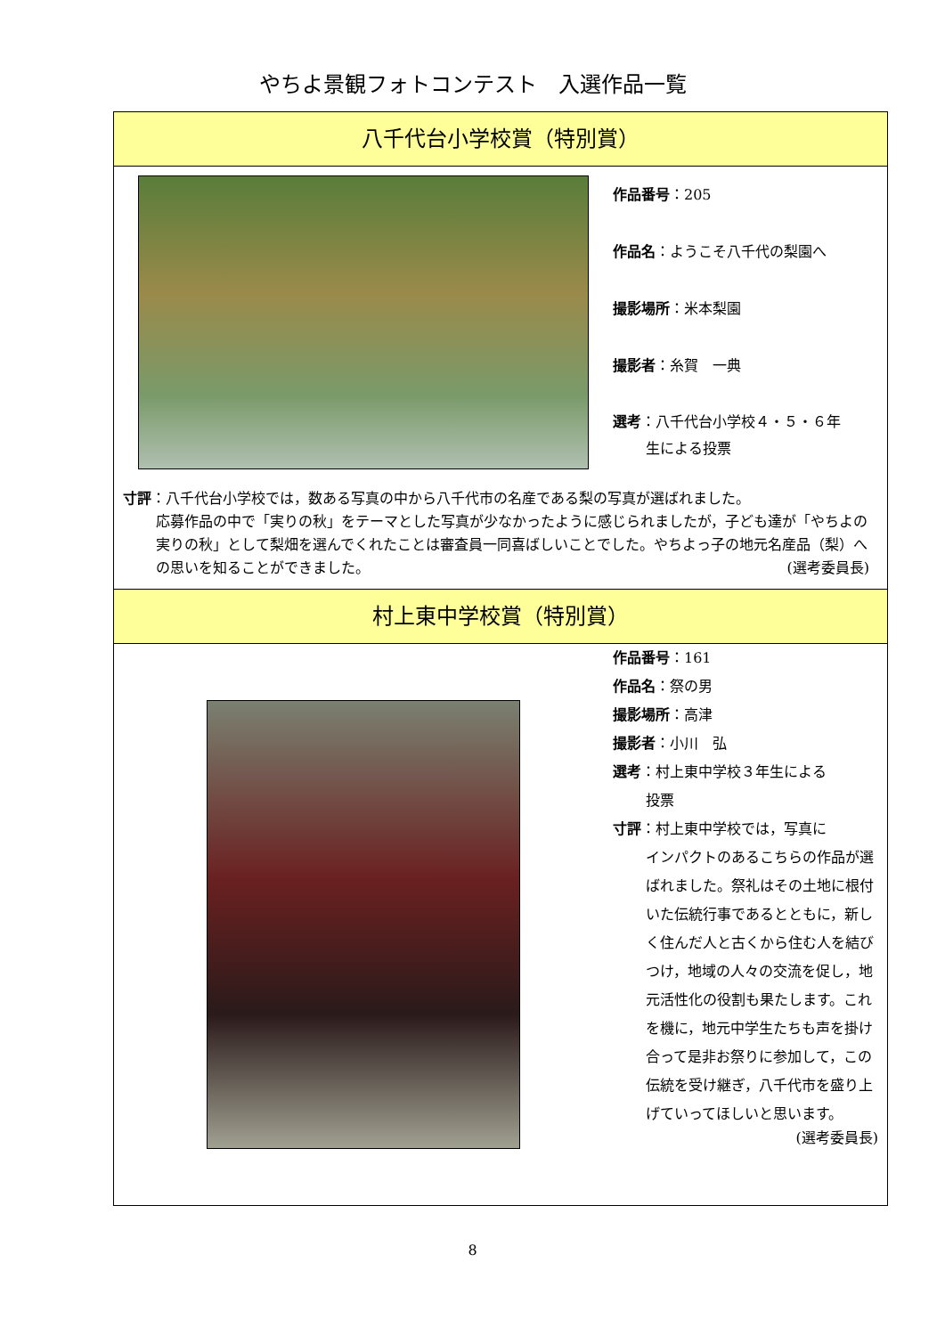やちよ景観フォトコンテスト　入選作品一覧
八千代台小学校賞（特別賞）
作品番号：205
作品名：ようこそ八千代の梨園へ
撮影場所：米本梨園
撮影者：糸賀　一典
選考：八千代台小学校４・５・６年
生による投票
寸評：八千代台小学校では，数ある写真の中から八千代市の名産である梨の写真が選ばれました。
応募作品の中で「実りの秋」をテーマとした写真が少なかったように感じられましたが，子ども達が「やちよの実りの秋」として梨畑を選んでくれたことは審査員一同喜ばしいことでした。やちよっ子の地元名産品（梨）への思いを知ることができました。 (選考委員長)
村上東中学校賞（特別賞）
作品番号：161
作品名：祭の男
撮影場所：高津
撮影者：小川　弘
選考：村上東中学校３年生による
投票
寸評：村上東中学校では，写真に
インパクトのあるこちらの作品が選ばれました。祭礼はその土地に根付いた伝統行事であるとともに，新しく住んだ人と古くから住む人を結びつけ，地域の人々の交流を促し，地元活性化の役割も果たします。これを機に，地元中学生たちも声を掛け合って是非お祭りに参加して，この伝統を受け継ぎ，八千代市を盛り上げていってほしいと思います。
(選考委員長)
8